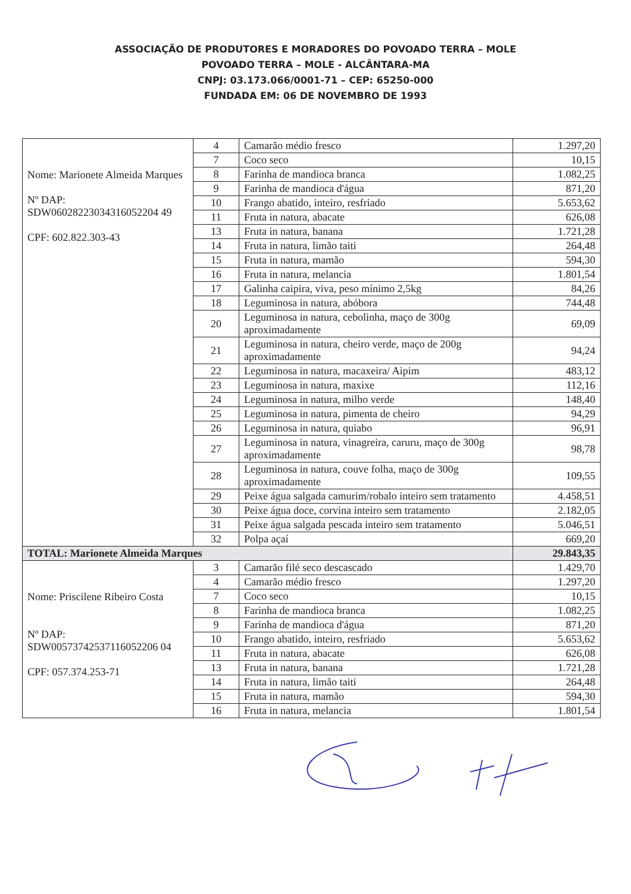ASSOCIAÇÃO DE PRODUTORES E MORADORES DO POVOADO TERRA – MOLE
POVOADO TERRA – MOLE - ALCÂNTARA-MA
CNPJ: 03.173.066/0001-71 – CEP: 65250-000
FUNDADA EM: 06 DE NOVEMBRO DE 1993
| Nome: Marionete Almeida Marques Nº DAP: SDW06028223034316052204 49 CPF: 602.822.303-43 | 4 | Camarão médio fresco | 1.297,20 |
| | 7 | Coco seco | 10,15 |
| | 8 | Farinha de mandioca branca | 1.082,25 |
| | 9 | Farinha de mandioca d'água | 871,20 |
| | 10 | Frango abatido, inteiro, resfriado | 5.653,62 |
| | 11 | Fruta in natura, abacate | 626,08 |
| | 13 | Fruta in natura, banana | 1.721,28 |
| | 14 | Fruta in natura, limão taiti | 264,48 |
| | 15 | Fruta in natura, mamão | 594,30 |
| | 16 | Fruta in natura, melancia | 1.801,54 |
| | 17 | Galinha caipira, viva, peso mínimo 2,5kg | 84,26 |
| | 18 | Leguminosa in natura, abóbora | 744,48 |
| | 20 | Leguminosa in natura, cebolinha, maço de 300g aproximadamente | 69,09 |
| | 21 | Leguminosa in natura, cheiro verde, maço de 200g aproximadamente | 94,24 |
| | 22 | Leguminosa in natura, macaxeira/ Aipim | 483,12 |
| | 23 | Leguminosa in natura, maxixe | 112,16 |
| | 24 | Leguminosa in natura, milho verde | 148,40 |
| | 25 | Leguminosa in natura, pimenta de cheiro | 94,29 |
| | 26 | Leguminosa in natura, quiabo | 96,91 |
| | 27 | Leguminosa in natura, vinagreira, caruru, maço de 300g aproximadamente | 98,78 |
| | 28 | Leguminosa in natura, couve folha, maço de 300g aproximadamente | 109,55 |
| | 29 | Peixe água salgada camurim/robalo inteiro sem tratamento | 4.458,51 |
| | 30 | Peixe água doce, corvina inteiro sem tratamento | 2.182,05 |
| | 31 | Peixe água salgada pescada inteiro sem tratamento | 5.046,51 |
| | 32 | Polpa açaí | 669,20 |
| TOTAL: Marionete Almeida Marques | | | 29.843,35 |
| Nome: Priscilene Ribeiro Costa Nº DAP: SDW00573742537116052206 04 CPF: 057.374.253-71 | 3 | Camarão filé seco descascado | 1.429,70 |
| | 4 | Camarão médio fresco | 1.297,20 |
| | 7 | Coco seco | 10,15 |
| | 8 | Farinha de mandioca branca | 1.082,25 |
| | 9 | Farinha de mandioca d'água | 871,20 |
| | 10 | Frango abatido, inteiro, resfriado | 5.653,62 |
| | 11 | Fruta in natura, abacate | 626,08 |
| | 13 | Fruta in natura, banana | 1.721,28 |
| | 14 | Fruta in natura, limão taiti | 264,48 |
| | 15 | Fruta in natura, mamão | 594,30 |
| | 16 | Fruta in natura, melancia | 1.801,54 |